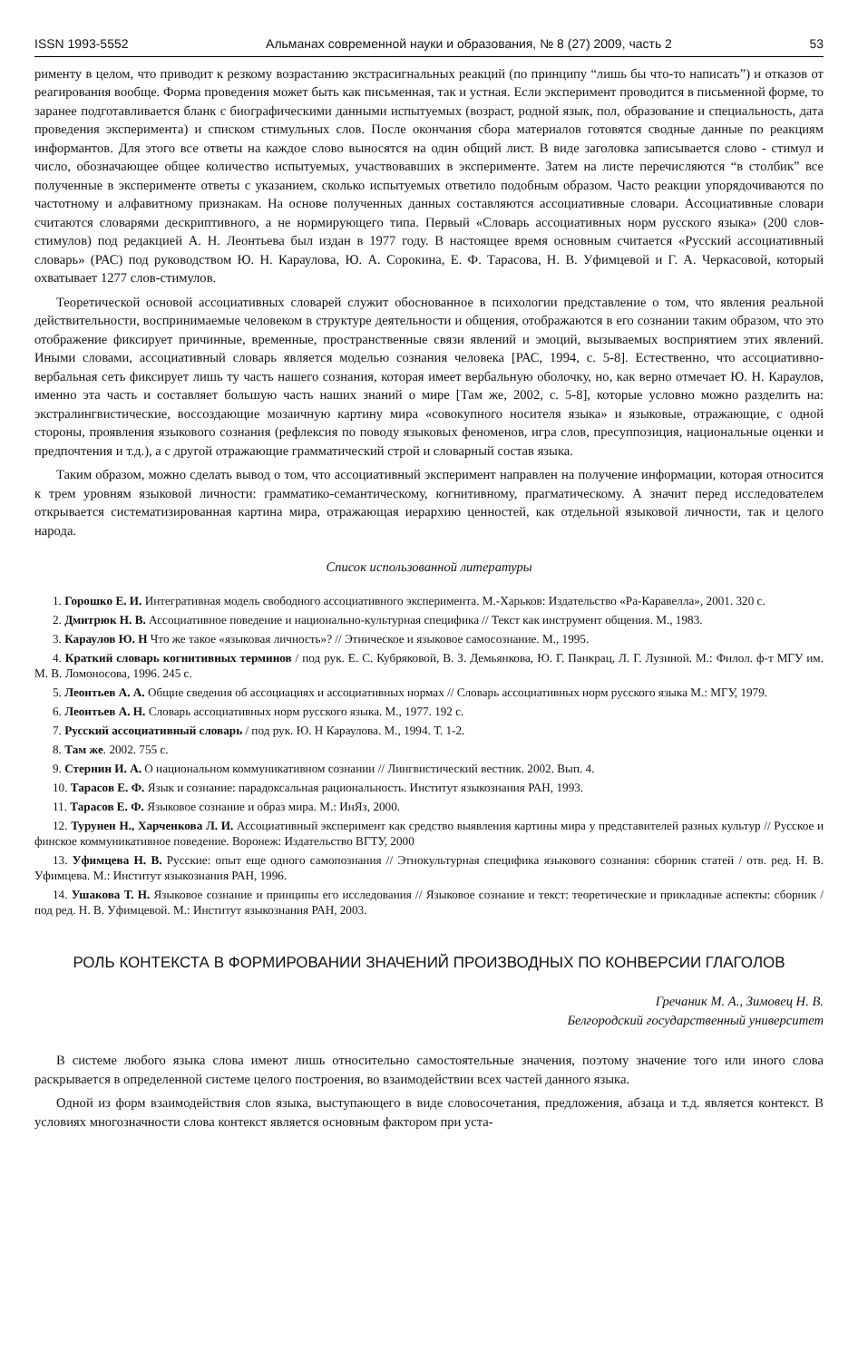ISSN 1993-5552 Альманах современной науки и образования, № 8 (27) 2009, часть 2 53
рименту в целом, что приводит к резкому возрастанию экстрасигнальных реакций (по принципу “лишь бы что-то написать”) и отказов от реагирования вообще. Форма проведения может быть как письменная, так и устная. Если эксперимент проводится в письменной форме, то заранее подготавливается бланк с биографическими данными испытуемых (возраст, родной язык, пол, образование и специальность, дата проведения эксперимента) и списком стимульных слов. После окончания сбора материалов готовятся сводные данные по реакциям информантов. Для этого все ответы на каждое слово выносятся на один общий лист. В виде заголовка записывается слово - стимул и число, обозначающее общее количество испытуемых, участвовавших в эксперименте. Затем на листе перечисляются “в столбик” все полученные в эксперименте ответы с указанием, сколько испытуемых ответило подобным образом. Часто реакции упорядочиваются по частотному и алфавитному признакам. На основе полученных данных составляются ассоциативные словари. Ассоциативные словари считаются словарями дескриптивного, а не нормирующего типа. Первый «Словарь ассоциативных норм русского языка» (200 слов-стимулов) под редакцией А. Н. Леонтьева был издан в 1977 году. В настоящее время основным считается «Русский ассоциативный словарь» (РАС) под руководством Ю. Н. Караулова, Ю. А. Сорокина, Е. Ф. Тарасова, Н. В. Уфимцевой и Г. А. Черкасовой, который охватывает 1277 слов-стимулов.
Теоретической основой ассоциативных словарей служит обоснованное в психологии представление о том, что явления реальной действительности, воспринимаемые человеком в структуре деятельности и общения, отображаются в его сознании таким образом, что это отображение фиксирует причинные, временные, пространственные связи явлений и эмоций, вызываемых восприятием этих явлений. Иными словами, ассоциативный словарь является моделью сознания человека [РАС, 1994, с. 5-8]. Естественно, что ассоциативно-вербальная сеть фиксирует лишь ту часть нашего сознания, которая имеет вербальную оболочку, но, как верно отмечает Ю. Н. Караулов, именно эта часть и составляет большую часть наших знаний о мире [Там же, 2002, с. 5-8], которые условно можно разделить на: экстралингвистические, воссоздающие мозаичную картину мира «совокупного носителя языка» и языковые, отражающие, с одной стороны, проявления языкового сознания (рефлексия по поводу языковых феноменов, игра слов, пресуппозиция, национальные оценки и предпочтения и т.д.), а с другой отражающие грамматический строй и словарный состав языка.
Таким образом, можно сделать вывод о том, что ассоциативный эксперимент направлен на получение информации, которая относится к трем уровням языковой личности: грамматико-семантическому, когнитивному, прагматическому. А значит перед исследователем открывается систематизированная картина мира, отражающая иерархию ценностей, как отдельной языковой личности, так и целого народа.
Список использованной литературы
1. Горошко Е. И. Интегративная модель свободного ассоциативного эксперимента. М.-Харьков: Издательство «Ра-Каравелла», 2001. 320 с.
2. Дмитрюк Н. В. Ассоциативное поведение и национально-культурная специфика // Текст как инструмент общения. М., 1983.
3. Караулов Ю. Н Что же такое «языковая личность»? // Этническое и языковое самосознание. М., 1995.
4. Краткий словарь когнитивных терминов / под рук. Е. С. Кубряковой, В. З. Демьянкова, Ю. Г. Панкрац, Л. Г. Лузиной. М.: Филол. ф-т МГУ им. М. В. Ломоносова, 1996. 245 с.
5. Леонтьев А. А. Общие сведения об ассоциациях и ассоциативных нормах // Словарь ассоциативных норм русского языка М.: МГУ, 1979.
6. Леонтьев А. Н. Словарь ассоциативных норм русского языка. М., 1977. 192 с.
7. Русский ассоциативный словарь / под рук. Ю. Н Караулова. М., 1994. Т. 1-2.
8. Там же. 2002. 755 с.
9. Стернин И. А. О национальном коммуникативном сознании // Лингвистический вестник. 2002. Вып. 4.
10. Тарасов Е. Ф. Язык и сознание: парадоксальная рациональность. Институт языкознания РАН, 1993.
11. Тарасов Е. Ф. Языковое сознание и образ мира. М.: ИнЯз, 2000.
12. Турунен Н., Харченкова Л. И. Ассоциативный эксперимент как средство выявления картины мира у представителей разных культур // Русское и финское коммуникативное поведение. Воронеж: Издательство ВГТУ, 2000
13. Уфимцева Н. В. Русские: опыт еще одного самопознания // Этнокультурная специфика языкового сознания: сборник статей / отв. ред. Н. В. Уфимцева. М.: Институт языкознания РАН, 1996.
14. Ушакова Т. Н. Языковое сознание и принципы его исследования // Языковое сознание и текст: теоретические и прикладные аспекты: сборник / под ред. Н. В. Уфимцевой. М.: Институт языкознания РАН, 2003.
РОЛЬ КОНТЕКСТА В ФОРМИРОВАНИИ ЗНАЧЕНИЙ ПРОИЗВОДНЫХ ПО КОНВЕРСИИ ГЛАГОЛОВ
Гречаник М. А., Зимовец Н. В.
Белгородский государственный университет
В системе любого языка слова имеют лишь относительно самостоятельные значения, поэтому значение того или иного слова раскрывается в определенной системе целого построения, во взаимодействии всех частей данного языка.
Одной из форм взаимодействия слов языка, выступающего в виде словосочетания, предложения, абзаца и т.д. является контекст. В условиях многозначности слова контекст является основным фактором при уста-